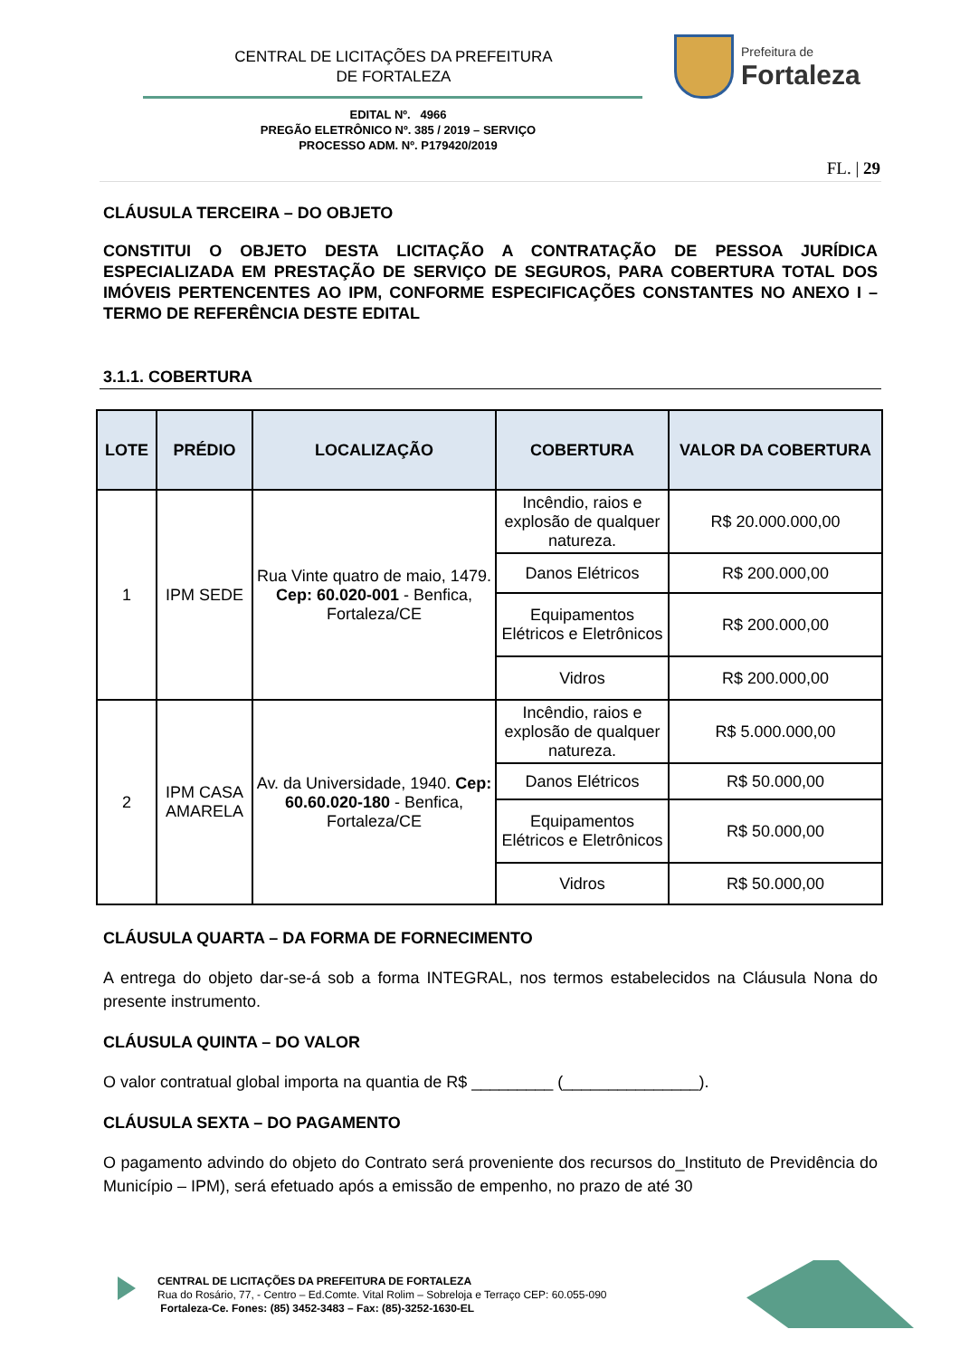CENTRAL DE LICITAÇÕES DA PREFEITURA
DE FORTALEZA
Prefeitura de
Fortaleza
EDITAL Nº. 4966
PREGÃO ELETRÔNICO Nº. 385 / 2019 – SERVIÇO
PROCESSO ADM. Nº. P179420/2019
FL. | 29
CLÁUSULA TERCEIRA – DO OBJETO
CONSTITUI O OBJETO DESTA LICITAÇÃO A CONTRATAÇÃO DE PESSOA JURÍDICA ESPECIALIZADA EM PRESTAÇÃO DE SERVIÇO DE SEGUROS, PARA COBERTURA TOTAL DOS IMÓVEIS PERTENCENTES AO IPM, CONFORME ESPECIFICAÇÕES CONSTANTES NO ANEXO I – TERMO DE REFERÊNCIA DESTE EDITAL
3.1.1. COBERTURA
| LOTE | PRÉDIO | LOCALIZAÇÃO | COBERTURA | VALOR DA COBERTURA |
| --- | --- | --- | --- | --- |
| 1 | IPM SEDE | Rua Vinte quatro de maio, 1479. Cep: 60.020-001 - Benfica, Fortaleza/CE | Incêndio, raios e explosão de qualquer natureza. | R$ 20.000.000,00 |
| | | | Danos Elétricos | R$ 200.000,00 |
| | | | Equipamentos Elétricos e Eletrônicos | R$ 200.000,00 |
| | | | Vidros | R$ 200.000,00 |
| 2 | IPM CASA AMARELA | Av. da Universidade, 1940. Cep: 60.60.020-180 - Benfica, Fortaleza/CE | Incêndio, raios e explosão de qualquer natureza. | R$ 5.000.000,00 |
| | | | Danos Elétricos | R$ 50.000,00 |
| | | | Equipamentos Elétricos e Eletrônicos | R$ 50.000,00 |
| | | | Vidros | R$ 50.000,00 |
CLÁUSULA QUARTA – DA FORMA DE FORNECIMENTO
A entrega do objeto dar-se-á sob a forma INTEGRAL, nos termos estabelecidos na Cláusula Nona do presente instrumento.
CLÁUSULA QUINTA – DO VALOR
O valor contratual global importa na quantia de R$ _________ (_______________).
CLÁUSULA SEXTA – DO PAGAMENTO
O pagamento advindo do objeto do Contrato será proveniente dos recursos do_Instituto de Previdência do Município – IPM), será efetuado após a emissão de empenho, no prazo de até 30
CENTRAL DE LICITAÇÕES DA PREFEITURA DE FORTALEZA
Rua do Rosário, 77, - Centro – Ed.Comte. Vital Rolim – Sobreloja e Terraço CEP: 60.055-090
Fortaleza-Ce. Fones: (85) 3452-3483 – Fax: (85)-3252-1630-EL